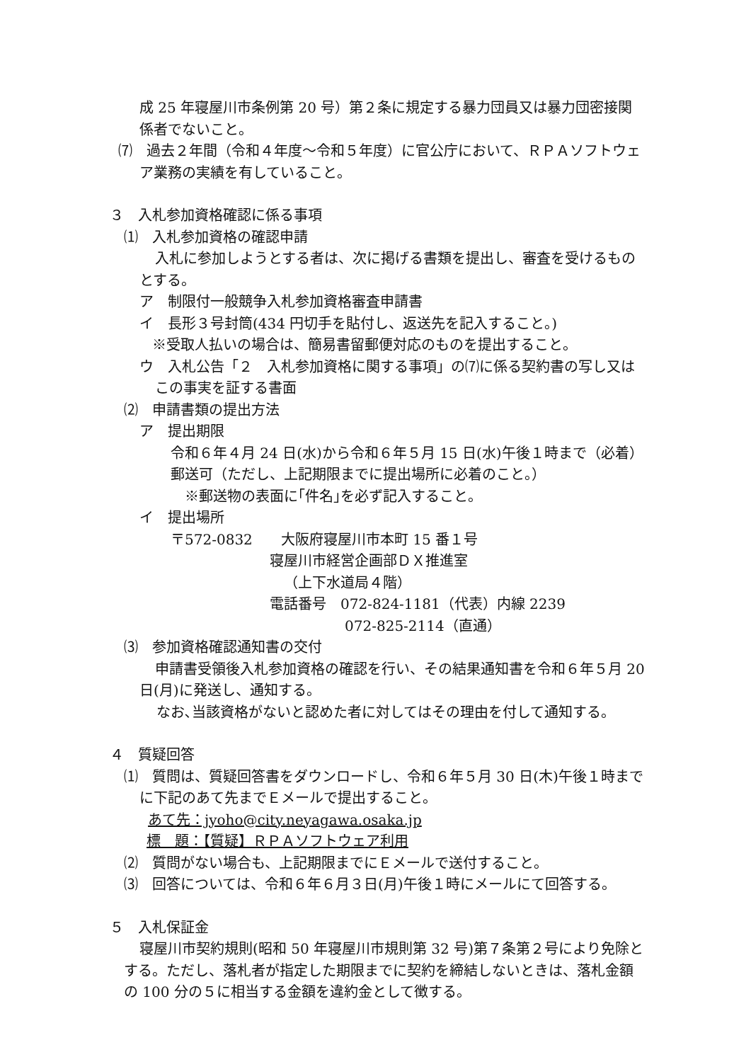成 25 年寝屋川市条例第 20 号）第２条に規定する暴力団員又は暴力団密接関係者でないこと。
⑺　過去２年間（令和４年度～令和５年度）に官公庁において、ＲＰＡソフトウェア業務の実績を有していること。
３　入札参加資格確認に係る事項
⑴　入札参加資格の確認申請
入札に参加しようとする者は、次に掲げる書類を提出し、審査を受けるものとする。
ア　制限付一般競争入札参加資格審査申請書
イ　長形３号封筒(434 円切手を貼付し、返送先を記入すること。)
※受取人払いの場合は、簡易書留郵便対応のものを提出すること。
ウ　入札公告「２　入札参加資格に関する事項」の⑺に係る契約書の写し又はこの事実を証する書面
⑵　申請書類の提出方法
ア　提出期限
令和６年４月 24 日(水)から令和６年５月 15 日(水)午後１時まで（必着）
郵送可（ただし、上記期限までに提出場所に必着のこと。）
※郵送物の表面に｢件名｣を必ず記入すること。
イ　提出場所
〒572-0832　　大阪府寝屋川市本町 15 番１号
寝屋川市経営企画部ＤＸ推進室
（上下水道局４階）
電話番号　072-824-1181（代表）内線 2239
072-825-2114（直通）
⑶　参加資格確認通知書の交付
申請書受領後入札参加資格の確認を行い、その結果通知書を令和６年５月 20 日(月)に発送し、通知する。
なお､当該資格がないと認めた者に対してはその理由を付して通知する。
４　質疑回答
⑴　質問は、質疑回答書をダウンロードし、令和６年５月 30 日(木)午後１時までに下記のあて先までＥメールで提出すること。
あて先：jyoho@city.neyagawa.osaka.jp
標　題：【質疑】ＲＰＡソフトウェア利用
⑵　質問がない場合も、上記期限までにＥメールで送付すること。
⑶　回答については、令和６年６月３日(月)午後１時にメールにて回答する。
５　入札保証金
寝屋川市契約規則(昭和 50 年寝屋川市規則第 32 号)第７条第２号により免除とする。ただし、落札者が指定した期限までに契約を締結しないときは、落札金額の 100 分の５に相当する金額を違約金として徴する。